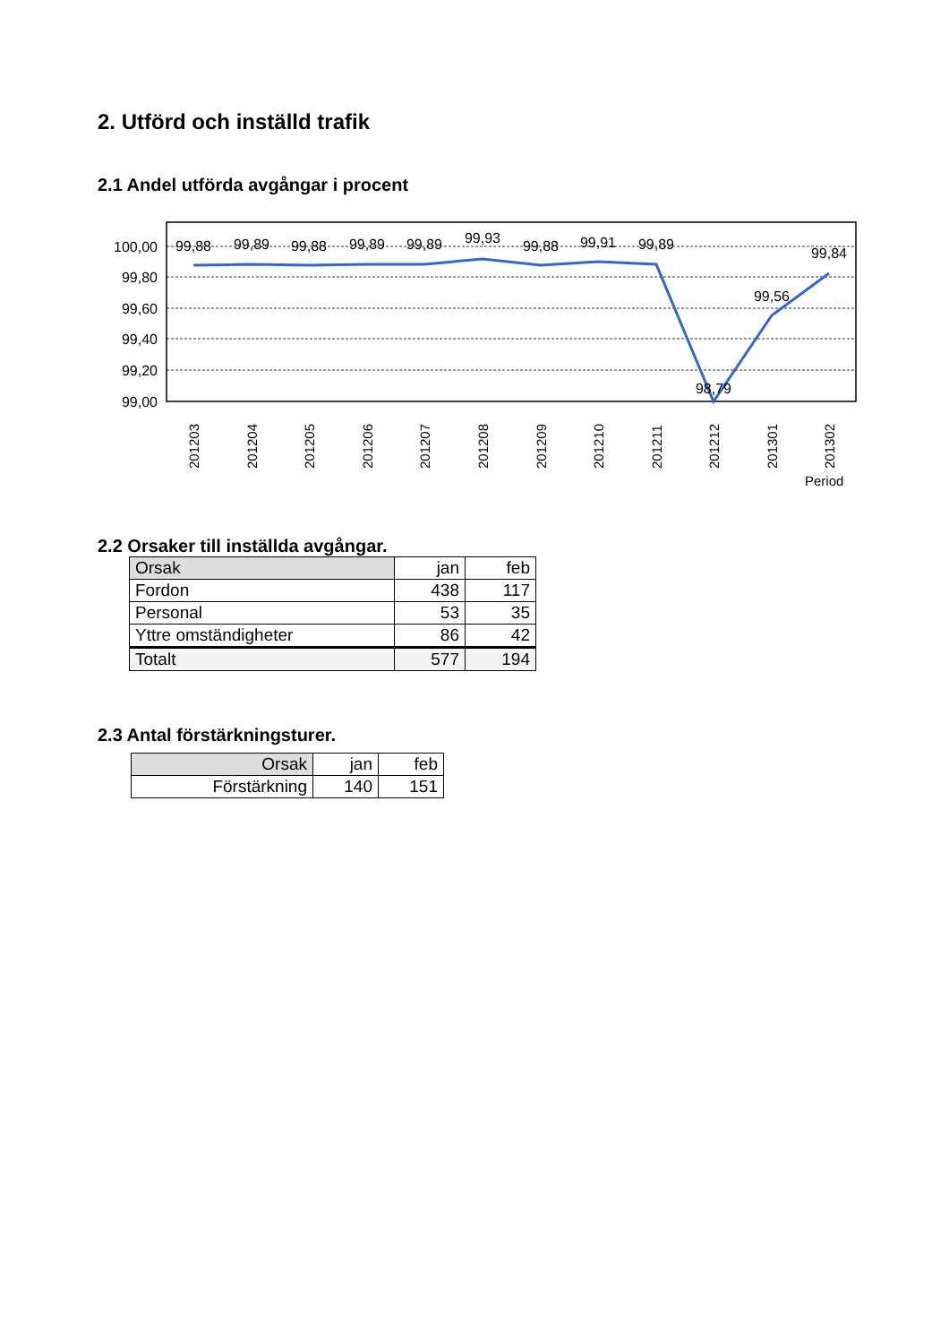2. Utförd och inställd trafik
2.1 Andel utförda avgångar i procent
100,00
99,80
99,60
99,40
99,20
99,00
99,88
99,89
99,88
99,89
99,89
99,93
99,88
99,91
99,89
98,79
99,56
99,84
201203
201204
201205
201206
201207
201208
201209
201210
201211
201212
201301
201302
Period
2.2 Orsaker till inställda avgångar.
| Orsak | jan | feb |
| Fordon | 438 | 117 |
| Personal | 53 | 35 |
| Yttre omständigheter | 86 | 42 |
| Totalt | 577 | 194 |
2.3 Antal förstärkningsturer.
| Orsak | jan | feb |
| Förstärkning | 140 | 151 |